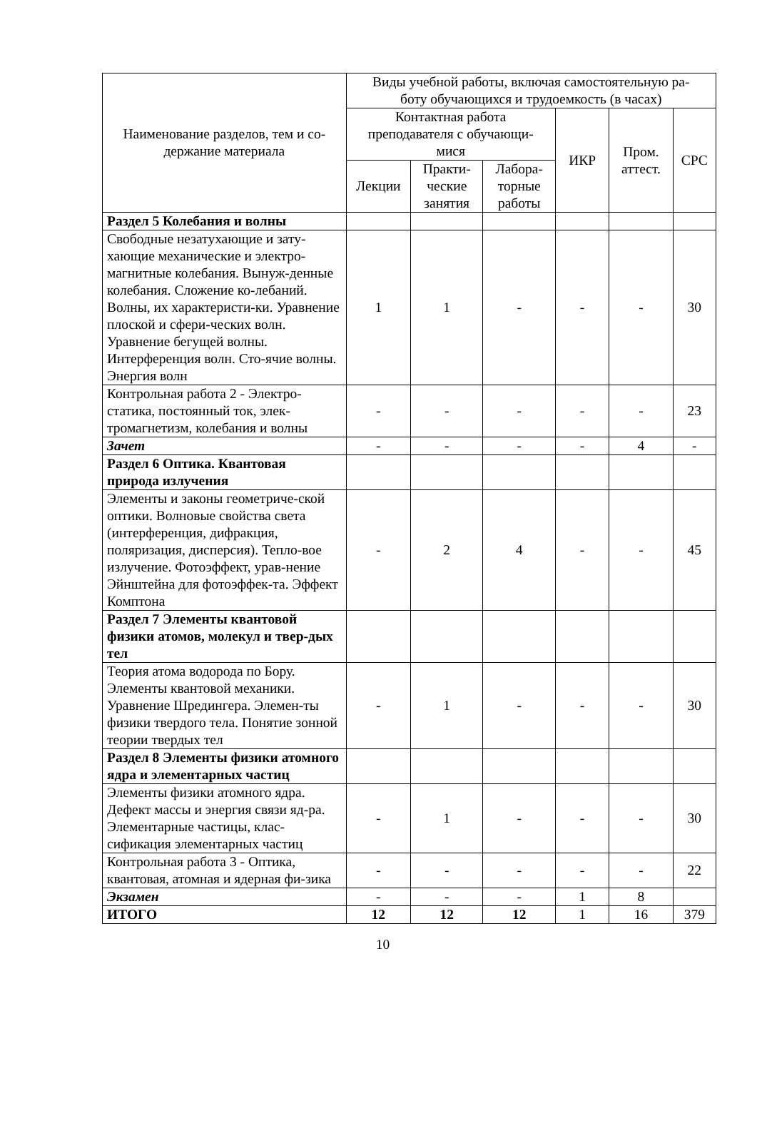| Наименование разделов, тем и со- держание материала | Виды учебной работы, включая самостоятельную ра- боту обучающихся и трудоемкость (в часах) | | | | | |
| --- | --- | --- | --- | --- | --- | --- |
| | Контактная работа преподавателя с обучающи- мися | | | ИКР | Пром. аттест. | СРС |
| | Лекции | Практи- ческие занятия | Лабора- торные работы | | | |
| Раздел 5 Колебания и волны | | | | | | |
| Свободные незатухающие и зату-хающие механические и электро-магнитные колебания. Вынуж-денные колебания. Сложение ко-лебаний. Волны, их характеристи-ки. Уравнение плоской и сфери-ческих волн. Уравнение бегущей волны. Интерференция волн. Сто-ячие волны. Энергия волн | 1 | 1 | - | - | - | 30 |
| Контрольная работа 2 - Электро-статика, постоянный ток, элек-тромагнетизм, колебания и волны | - | - | - | - | - | 23 |
| Зачет | - | - | - | - | 4 | - |
| Раздел 6 Оптика. Квантовая природа излучения | | | | | | |
| Элементы и законы геометриче-ской оптики. Волновые свойства света (интерференция, дифракция, поляризация, дисперсия). Тепло-вое излучение. Фотоэффект, урав-нение Эйнштейна для фотоэффек-та. Эффект Комптона | - | 2 | 4 | - | - | 45 |
| Раздел 7 Элементы квантовой физики атомов, молекул и твер-дых тел | | | | | | |
| Теория атома водорода по Бору. Элементы квантовой механики. Уравнение Шредингера. Элемен-ты физики твердого тела. Понятие зонной теории твердых тел | - | 1 | - | - | - | 30 |
| Раздел 8 Элементы физики атомного ядра и элементарных частиц | | | | | | |
| Элементы физики атомного ядра. Дефект массы и энергия связи яд-ра. Элементарные частицы, клас-сификация элементарных частиц | - | 1 | - | - | - | 30 |
| Контрольная работа 3 - Оптика, квантовая, атомная и ядерная фи-зика | - | - | - | - | - | 22 |
| Экзамен | - | - | - | 1 | 8 | |
| ИТОГО | 12 | 12 | 12 | 1 | 16 | 379 |
10